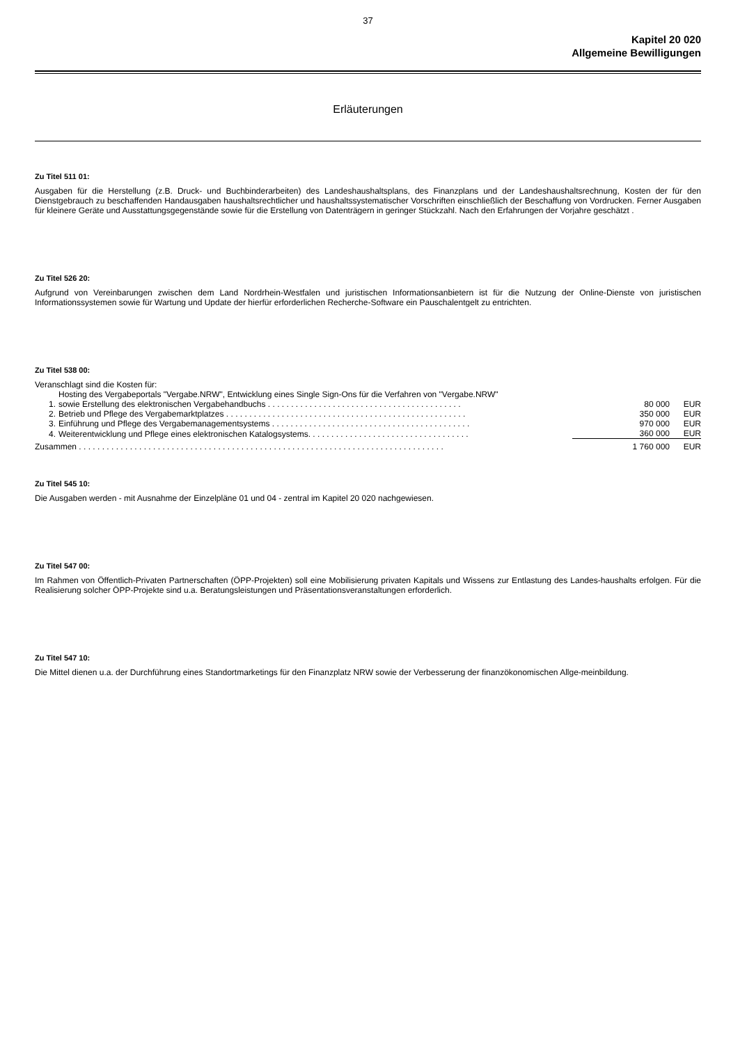37
Kapitel 20 020
Allgemeine Bewilligungen
Erläuterungen
Zu Titel 511 01:
Ausgaben für die Herstellung (z.B. Druck- und Buchbinderarbeiten) des Landeshaushaltsplans, des Finanzplans und der Landeshaushaltsrechnung, Kosten der für den Dienstgebrauch zu beschaffenden Handausgaben haushaltsrechtlicher und haushaltssystematischer Vorschriften einschließlich der Beschaffung von Vordrucken. Ferner Ausgaben für kleinere Geräte und Ausstattungsgegenstände sowie für die Erstellung von Datenträgern in geringer Stückzahl. Nach den Erfahrungen der Vorjahre geschätzt .
Zu Titel 526 20:
Aufgrund von Vereinbarungen zwischen dem Land Nordrhein-Westfalen und juristischen Informationsanbietern ist für die Nutzung der Online-Dienste von juristischen Informationssystemen sowie für Wartung und Update der hierfür erforderlichen Recherche-Software ein Pauschalentgelt zu entrichten.
Zu Titel 538 00:
Veranschlagt sind die Kosten für:
| 1. | Hosting des Vergabeportals "Vergabe.NRW", Entwicklung eines Single Sign-Ons für die Verfahren von "Vergabe.NRW" sowie Erstellung des elektronischen Vergabehandbuchs . . . . . . . . . . . . . . . . . . . . . . . . . . . . . . . . . . . . . . . . . . | 80 000 | EUR |
| 2. | Betrieb und Pflege des Vergabemarktplatzes . . . . . . . . . . . . . . . . . . . . . . . . . . . . . . . . . . . . . . . . . . . . . . . . . . . . | 350 000 | EUR |
| 3. | Einführung und Pflege des Vergabemanagementsystems . . . . . . . . . . . . . . . . . . . . . . . . . . . . . . . . . . . . . . . . . . . | 970 000 | EUR |
| 4. | Weiterentwicklung und Pflege eines elektronischen Katalogsystems. . . . . . . . . . . . . . . . . . . . . . . . . . . . . . . . . . . | 360 000 | EUR |
| Zusammen . . . . . . . . . . . . . . . . . . . . . . . . . . . . . . . . . . . . . . . . . . . . . . . . . . . . . . . . . . . . . . . . . . . . . . . . . . . . . . . | | 1 760 000 | EUR |
Zu Titel 545 10:
Die Ausgaben werden - mit Ausnahme der Einzelpläne 01 und 04 - zentral im Kapitel 20 020 nachgewiesen.
Zu Titel 547 00:
Im Rahmen von Öffentlich-Privaten Partnerschaften (ÖPP-Projekten) soll eine Mobilisierung privaten Kapitals und Wissens zur Entlastung des Landes-haushalts erfolgen. Für die Realisierung solcher ÖPP-Projekte sind u.a. Beratungsleistungen und Präsentationsveranstaltungen erforderlich.
Zu Titel 547 10:
Die Mittel dienen u.a. der Durchführung eines Standortmarketings für den Finanzplatz NRW sowie der Verbesserung der finanzökonomischen Allge-meinbildung.